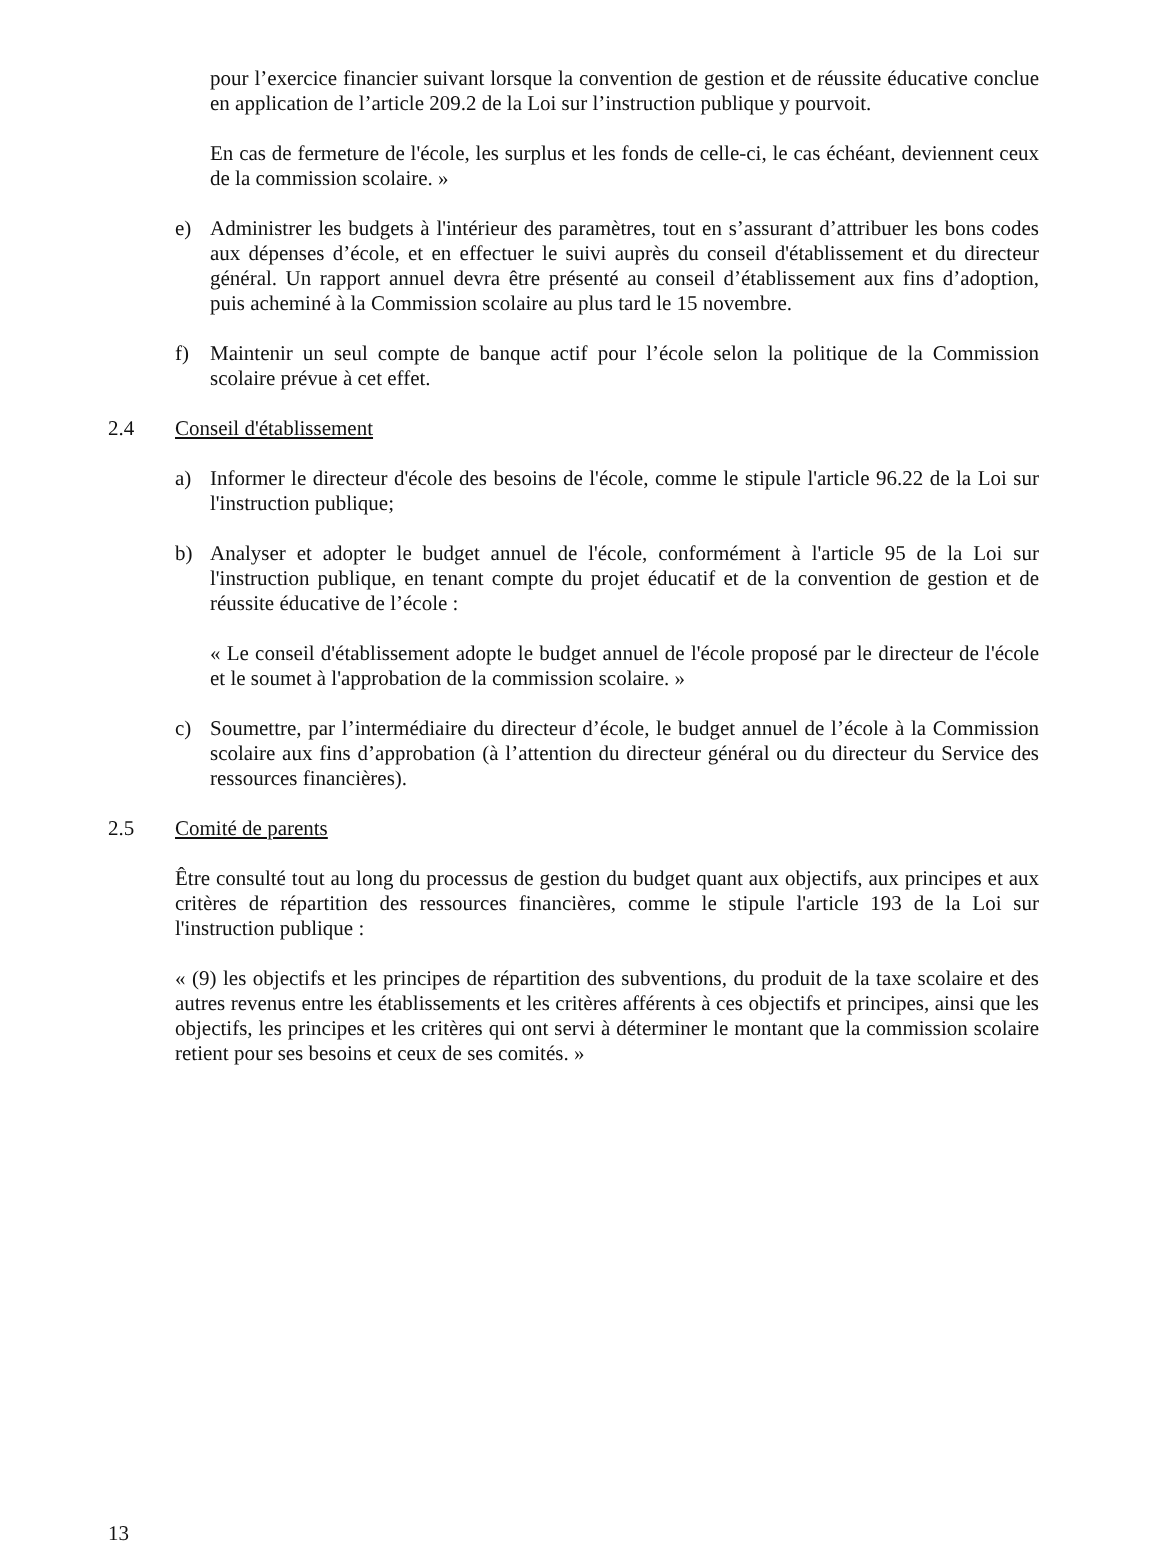pour l’exercice financier suivant lorsque la convention de gestion et de réussite éducative conclue en application de l’article 209.2 de la Loi sur l’instruction publique y pourvoit.
En cas de fermeture de l'école, les surplus et les fonds de celle-ci, le cas échéant, deviennent ceux de la commission scolaire. »
e) Administrer les budgets à l'intérieur des paramètres, tout en s’assurant d’attribuer les bons codes aux dépenses d’école, et en effectuer le suivi auprès du conseil d'établissement et du directeur général. Un rapport annuel devra être présenté au conseil d’établissement aux fins d’adoption, puis acheminé à la Commission scolaire au plus tard le 15 novembre.
f) Maintenir un seul compte de banque actif pour l’école selon la politique de la Commission scolaire prévue à cet effet.
2.4 Conseil d'établissement
a) Informer le directeur d'école des besoins de l'école, comme le stipule l'article 96.22 de la Loi sur l'instruction publique;
b) Analyser et adopter le budget annuel de l'école, conformément à l'article 95 de la Loi sur l'instruction publique, en tenant compte du projet éducatif et de la convention de gestion et de réussite éducative de l’école :
« Le conseil d'établissement adopte le budget annuel de l'école proposé par le directeur de l'école et le soumet à l'approbation de la commission scolaire. »
c) Soumettre, par l’intermédiaire du directeur d’école, le budget annuel de l’école à la Commission scolaire aux fins d’approbation (à l’attention du directeur général ou du directeur du Service des ressources financières).
2.5 Comité de parents
Être consulté tout au long du processus de gestion du budget quant aux objectifs, aux principes et aux critères de répartition des ressources financières, comme le stipule l'article 193 de la Loi sur l'instruction publique :
« (9) les objectifs et les principes de répartition des subventions, du produit de la taxe scolaire et des autres revenus entre les établissements et les critères afférents à ces objectifs et principes, ainsi que les objectifs, les principes et les critères qui ont servi à déterminer le montant que la commission scolaire retient pour ses besoins et ceux de ses comités. »
13